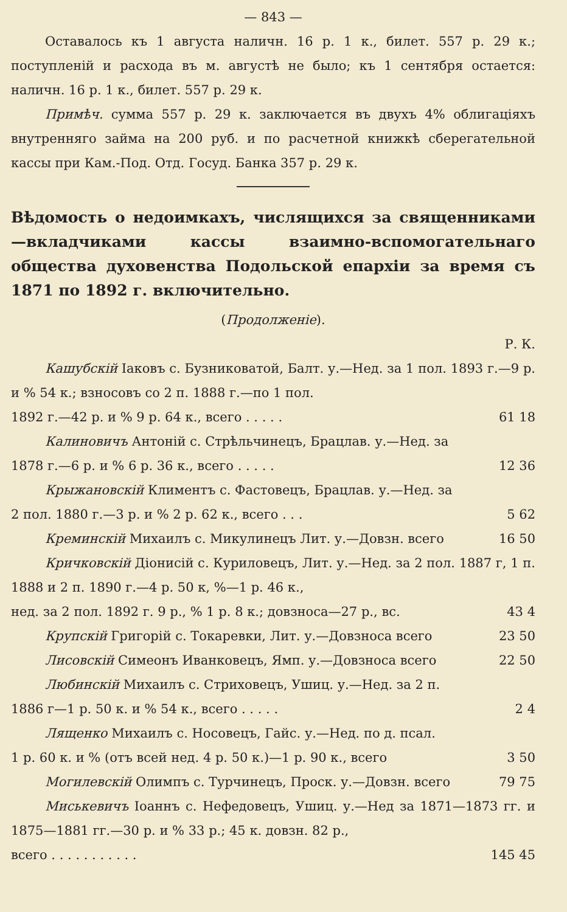— 843 —
Оставалось къ 1 августа наличн. 16 р. 1 к., билет. 557 р. 29 к.; поступленій и расхода въ м. августѣ не было; къ 1 сентября остается: наличн. 16 р. 1 к., билет. 557 р. 29 к.
Примѣч. сумма 557 р. 29 к. заключается въ двухъ 4% облигаціяхъ внутренняго займа на 200 руб. и по расчетной книжкѣ сберегательной кассы при Кам.-Под. Отд. Госуд. Банка 357 р. 29 к.
Вѣдомость о недоимкахъ, числящихся за священниками—вкладчиками кассы взаимно-вспомогательнаго общества духовенства Подольской епархіи за время съ 1871 по 1892 г. включительно.
(Продолженіе).
Р. К.
Кашубскій Іаковъ с. Бузниковатой, Балт. у.—Нед. за 1 пол. 1893 г.—9 р. и % 54 к.; взносовъ со 2 п. 1888 г.—по 1 пол.
1892 г.—42 р. и % 9 р. 64 к., всего . . . . . 61 18
Калиновичъ Антоній с. Стрѣльчинецъ, Брацлав. у.—Нед. за
1878 г.—6 р. и % 6 р. 36 к., всего . . . . . 12 36
Крыжановскій Климентъ с. Фастовецъ, Брацлав. у.—Нед. за
2 пол. 1880 г.—3 р. и % 2 р. 62 к., всего . . . 5 62
Креминскій Михаилъ с. Микулинецъ Лит. у.—Довзн. всего 16 50
Кричковскій Діонисій с. Куриловецъ, Лит. у.—Нед. за 2 пол. 1887 г, 1 п. 1888 и 2 п. 1890 г.—4 р. 50 к, %—1 р. 46 к.,
нед. за 2 пол. 1892 г. 9 р., % 1 р. 8 к.; довзноса—27 р., вс. 43 4
Крупскій Григорій с. Токаревки, Лит. у.—Довзноса всего 23 50
Лисовскій Симеонъ Иванковецъ, Ямп. у.—Довзноса всего 22 50
Любинскій Михаилъ с. Стриховецъ, Ушиц. у.—Нед. за 2 п.
1886 г—1 р. 50 к. и % 54 к., всего . . . . . 2 4
Лященко Михаилъ с. Носовецъ, Гайс. у.—Нед. по д. псал.
1 р. 60 к. и % (отъ всей нед. 4 р. 50 к.)—1 р. 90 к., всего 3 50
Могилевскій Олимпъ с. Турчинецъ, Проск. у.—Довзн. всего 79 75
Миськевичъ Іоаннъ с. Нефедовецъ, Ушиц. у.—Нед за 1871—1873 гг. и 1875—1881 гг.—30 р. и % 33 р.; 45 к. довзн. 82 р.,
всего . . . . . . . . . . . 145 45